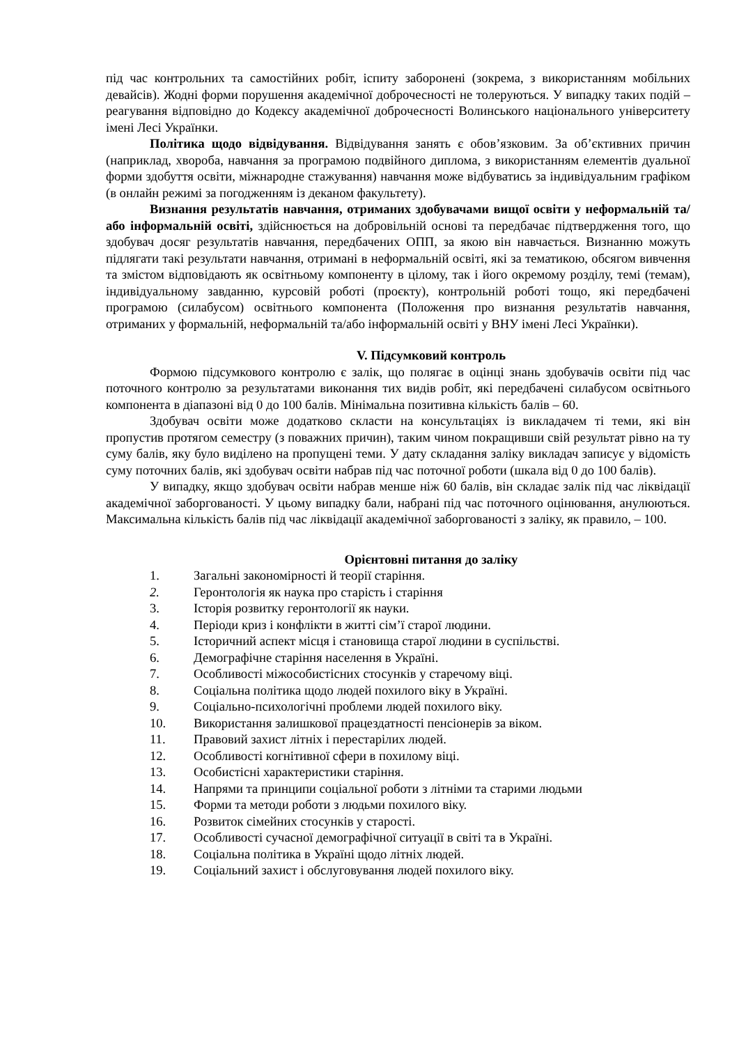під час контрольних та самостійних робіт, іспиту заборонені (зокрема, з використанням мобільних девайсів). Жодні форми порушення академічної доброчесності не толеруються. У випадку таких подій – реагування відповідно до Кодексу академічної доброчесності Волинського національного університету імені Лесі Українки.
Політика щодо відвідування. Відвідування занять є обов’язковим. За об’єктивних причин (наприклад, хвороба, навчання за програмою подвійного диплома, з використанням елементів дуальної форми здобуття освіти, міжнародне стажування) навчання може відбуватись за індивідуальним графіком (в онлайн режимі за погодженням із деканом факультету).
Визнання результатів навчання, отриманих здобувачами вищої освіти у неформальній та/або інформальній освіті, здійснюється на добровільній основі та передбачає підтвердження того, що здобувач досяг результатів навчання, передбачених ОПП, за якою він навчається. Визнанню можуть підлягати такі результати навчання, отримані в неформальній освіті, які за тематикою, обсягом вивчення та змістом відповідають як освітньому компоненту в цілому, так і його окремому розділу, темі (темам), індивідуальному завданню, курсовій роботі (проєкту), контрольній роботі тощо, які передбачені програмою (силабусом) освітнього компонента (Положення про визнання результатів навчання, отриманих у формальній, неформальній та/або інформальній освіті у ВНУ імені Лесі Українки).
V. Підсумковий контроль
Формою підсумкового контролю є залік, що полягає в оцінці знань здобувачів освіти під час поточного контролю за результатами виконання тих видів робіт, які передбачені силабусом освітнього компонента в діапазоні від 0 до 100 балів. Мінімальна позитивна кількість балів – 60.
Здобувач освіти може додатково скласти на консультаціях із викладачем ті теми, які він пропустив протягом семестру (з поважних причин), таким чином покращивши свій результат рівно на ту суму балів, яку було виділено на пропущені теми. У дату складання заліку викладач записує у відомість суму поточних балів, які здобувач освіти набрав під час поточної роботи (шкала від 0 до 100 балів).
У випадку, якщо здобувач освіти набрав менше ніж 60 балів, він складає залік під час ліквідації академічної заборгованості. У цьому випадку бали, набрані під час поточного оцінювання, анулюються. Максимальна кількість балів під час ліквідації академічної заборгованості з заліку, як правило, – 100.
Орієнтовні питання до заліку
1. Загальні закономірності й теорії старіння.
2. Геронтологія як наука про старість і старіння
3. Історія розвитку геронтології як науки.
4. Періоди криз і конфлікти в житті сім’ї старої людини.
5. Історичний аспект місця і становища старої людини в суспільстві.
6. Демографічне старіння населення в Україні.
7. Особливості міжособистісних стосунків у старечому віці.
8. Соціальна політика щодо людей похилого віку в Україні.
9. Соціально-психологічні проблеми людей похилого віку.
10. Використання залишкової працездатності пенсіонерів за віком.
11. Правовий захист літніх і перестарілих людей.
12. Особливості когнітивної сфери в похилому віці.
13. Особистісні характеристики старіння.
14. Напрями та принципи соціальної роботи з літніми та старими людьми
15. Форми та методи роботи з людьми похилого віку.
16. Розвиток сімейних стосунків у старості.
17. Особливості сучасної демографічної ситуації в світі та в Україні.
18. Соціальна політика в Україні щодо літніх людей.
19. Соціальний захист і обслуговування людей похилого віку.